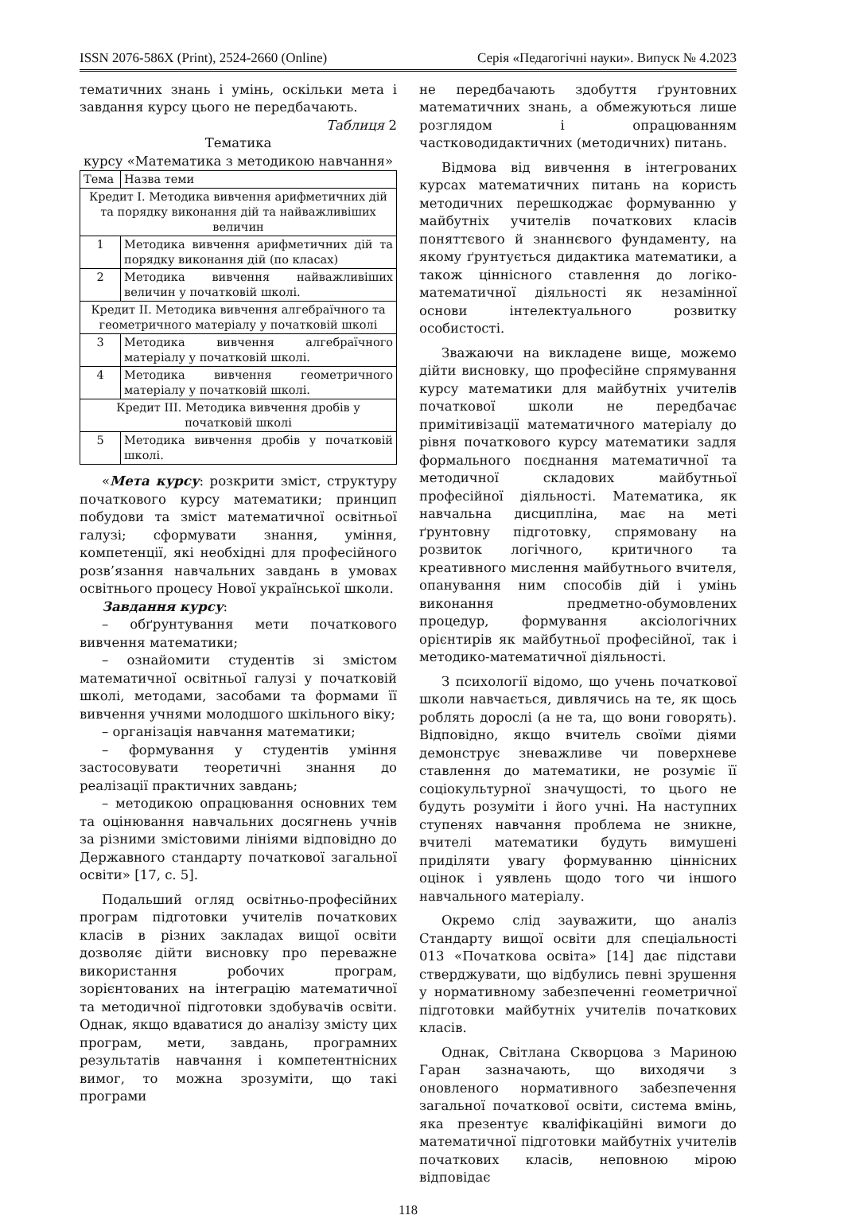ISSN 2076-586X (Print), 2524-2660 (Online) Серія «Педагогічні науки». Випуск № 4.2023
тематичних знань і умінь, оскільки мета і завдання курсу цього не передбачають.
Таблиця 2
Тематика
курсу «Математика з методикою навчання»
| Тема | Назва теми |
| --- | --- |
| Кредит І. Методика вивчення арифметичних дій та порядку виконання дій та найважливіших величин | |
| 1 | Методика вивчення арифметичних дій та порядку виконання дій (по класах) |
| 2 | Методика вивчення найважливіших величин у початковій школі. |
| Кредит ІІ. Методика вивчення алгебраїчного та геометричного матеріалу у початковій школі | |
| 3 | Методика вивчення алгебраїчного матеріалу у початковій школі. |
| 4 | Методика вивчення геометричного матеріалу у початковій школі. |
| Кредит ІІІ. Методика вивчення дробів у початковій школі | |
| 5 | Методика вивчення дробів у початковій школі. |
«Мета курсу: розкрити зміст, структуру початкового курсу математики; принцип побудови та зміст математичної освітньої галузі; сформувати знання, уміння, компетенції, які необхідні для професійного розв’язання навчальних завдань в умовах освітнього процесу Нової української школи.
Завдання курсу:
– обґрунтування мети початкового вивчення математики;
– ознайомити студентів зі змістом математичної освітньої галузі у початковій школі, методами, засобами та формами її вивчення учнями молодшого шкільного віку;
– організація навчання математики;
– формування у студентів уміння застосовувати теоретичні знання до реалізації практичних завдань;
– методикою опрацювання основних тем та оцінювання навчальних досягнень учнів за різними змістовими лініями відповідно до Державного стандарту початкової загальної освіти» [17, с. 5].
Подальший огляд освітньо-професійних програм підготовки учителів початкових класів в різних закладах вищої освіти дозволяє дійти висновку про переважне використання робочих програм, зорієнтованих на інтеграцію математичної та методичної підготовки здобувачів освіти. Однак, якщо вдаватися до аналізу змісту цих програм, мети, завдань, програмних результатів навчання і компетентнісних вимог, то можна зрозуміти, що такі програми
не передбачають здобуття ґрунтовних математичних знань, а обмежуються лише розглядом і опрацюванням частководидактичних (методичних) питань.
Відмова від вивчення в інтегрованих курсах математичних питань на користь методичних перешкоджає формуванню у майбутніх учителів початкових класів поняттєвого й знаннєвого фундаменту, на якому ґрунтується дидактика математики, а також ціннісного ставлення до логіко-математичної діяльності як незамінної основи інтелектуального розвитку особистості.
Зважаючи на викладене вище, можемо дійти висновку, що професійне спрямування курсу математики для майбутніх учителів початкової школи не передбачає примітивізації математичного матеріалу до рівня початкового курсу математики задля формального поєднання математичної та методичної складових майбутньої професійної діяльності. Математика, як навчальна дисципліна, має на меті ґрунтовну підготовку, спрямовану на розвиток логічного, критичного та креативного мислення майбутнього вчителя, опанування ним способів дій і умінь виконання предметно-обумовлених процедур, формування аксіологічних орієнтирів як майбутньої професійної, так і методико-математичної діяльності.
З психології відомо, що учень початкової школи навчається, дивлячись на те, як щось роблять дорослі (а не та, що вони говорять). Відповідно, якщо вчитель своїми діями демонструє зневажливе чи поверхневе ставлення до математики, не розуміє її соціокультурної значущості, то цього не будуть розуміти і його учні. На наступних ступенях навчання проблема не зникне, вчителі математики будуть вимушені приділяти увагу формуванню ціннісних оцінок і уявлень щодо того чи іншого навчального матеріалу.
Окремо слід зауважити, що аналіз Стандарту вищої освіти для спеціальності 013 «Початкова освіта» [14] дає підстави стверджувати, що відбулись певні зрушення у нормативному забезпеченні геометричної підготовки майбутніх учителів початкових класів.
Однак, Світлана Скворцова з Мариною Гаран зазначають, що виходячи з оновленого нормативного забезпечення загальної початкової освіти, система вмінь, яка презентує кваліфікаційні вимоги до математичної підготовки майбутніх учителів початкових класів, неповною мірою відповідає
118